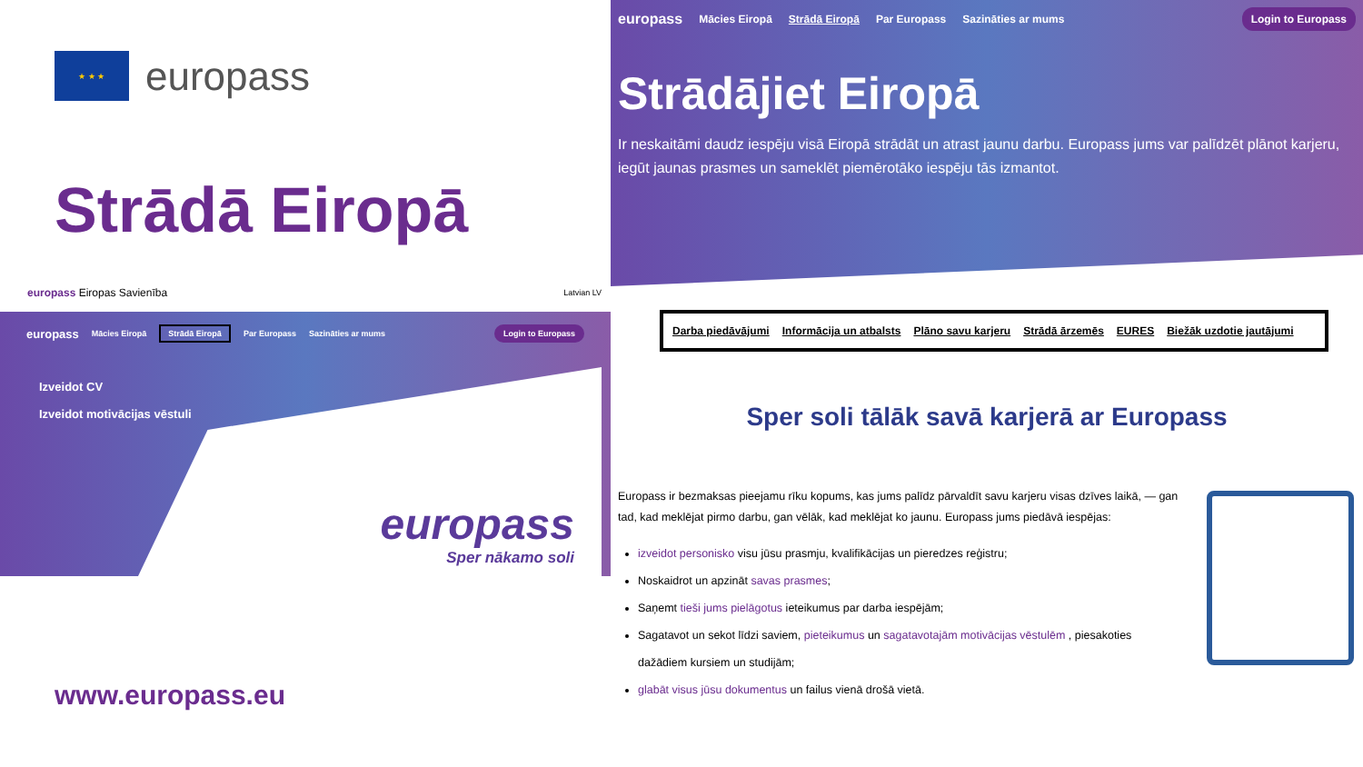★ ★ ★
europass
Strādā Eiropā
europass Eiropas Savienība Latvian LV
europass Mācies Eiropā Strādā Eiropā Par Europass Sazināties ar mums Login to Europass
Izveidot CV
Izveidot motivācijas vēstuli
europass
Sper nākamo soli
www.europass.eu
europass Mācies Eiropā Strādā Eiropā Par Europass Sazināties ar mums Login to Europass
Strādājiet Eiropā
Ir neskaitāmi daudz iespēju visā Eiropā strādāt un atrast jaunu darbu. Europass jums var palīdzēt plānot karjeru, iegūt jaunas prasmes un sameklēt piemērotāko iespēju tās izmantot.
Darba piedāvājumi Informācija un atbalsts Plāno savu karjeru Strādā ārzemēs EURES Biežāk uzdotie jautājumi
Sper soli tālāk savā karjerā ar Europass
Europass ir bezmaksas pieejamu rīku kopums, kas jums palīdz pārvaldīt savu karjeru visas dzīves laikā, — gan tad, kad meklējat pirmo darbu, gan vēlāk, kad meklējat ko jaunu. Europass jums piedāvā iespējas:
izveidot personisko visu jūsu prasmju, kvalifikācijas un pieredzes reģistru;
Noskaidrot un apzināt savas prasmes;
Saņemt tieši jums pielāgotus ieteikumus par darba iespējām;
Sagatavot un sekot līdzi saviem, pieteikumus un sagatavotajām motivācijas vēstulēm , piesakoties dažādiem kursiem un studijām;
glabāt visus jūsu dokumentus un failus vienā drošā vietā.